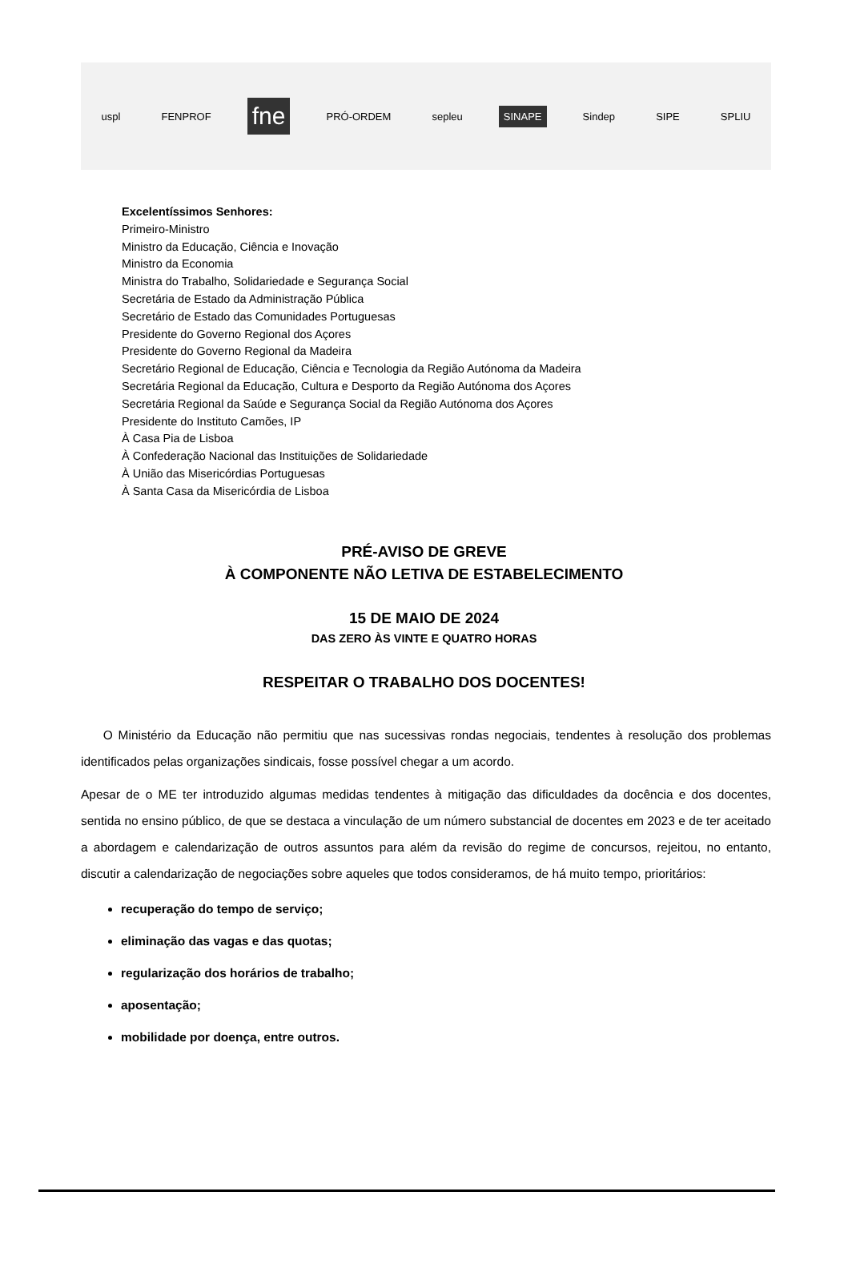uspl FENPROF fne PRÓ-ORDEM sepleu SINAPE Sindep SIPE SPLIU
Excelentíssimos Senhores:
Primeiro-Ministro
Ministro da Educação, Ciência e Inovação
Ministro da Economia
Ministra do Trabalho, Solidariedade e Segurança Social
Secretária de Estado da Administração Pública
Secretário de Estado das Comunidades Portuguesas
Presidente do Governo Regional dos Açores
Presidente do Governo Regional da Madeira
Secretário Regional de Educação, Ciência e Tecnologia da Região Autónoma da Madeira
Secretária Regional da Educação, Cultura e Desporto da Região Autónoma dos Açores
Secretária Regional da Saúde e Segurança Social da Região Autónoma dos Açores
Presidente do Instituto Camões, IP
À Casa Pia de Lisboa
À Confederação Nacional das Instituições de Solidariedade
À União das Misericórdias Portuguesas
À Santa Casa da Misericórdia de Lisboa
PRÉ-AVISO DE GREVE
À COMPONENTE NÃO LETIVA DE ESTABELECIMENTO
15 DE MAIO DE 2024
DAS ZERO ÀS VINTE E QUATRO HORAS
RESPEITAR O TRABALHO DOS DOCENTES!
O Ministério da Educação não permitiu que nas sucessivas rondas negociais, tendentes à resolução dos problemas identificados pelas organizações sindicais, fosse possível chegar a um acordo.
Apesar de o ME ter introduzido algumas medidas tendentes à mitigação das dificuldades da docência e dos docentes, sentida no ensino público, de que se destaca a vinculação de um número substancial de docentes em 2023 e de ter aceitado a abordagem e calendarização de outros assuntos para além da revisão do regime de concursos, rejeitou, no entanto, discutir a calendarização de negociações sobre aqueles que todos consideramos, de há muito tempo, prioritários:
recuperação do tempo de serviço;
eliminação das vagas e das quotas;
regularização dos horários de trabalho;
aposentação;
mobilidade por doença, entre outros.